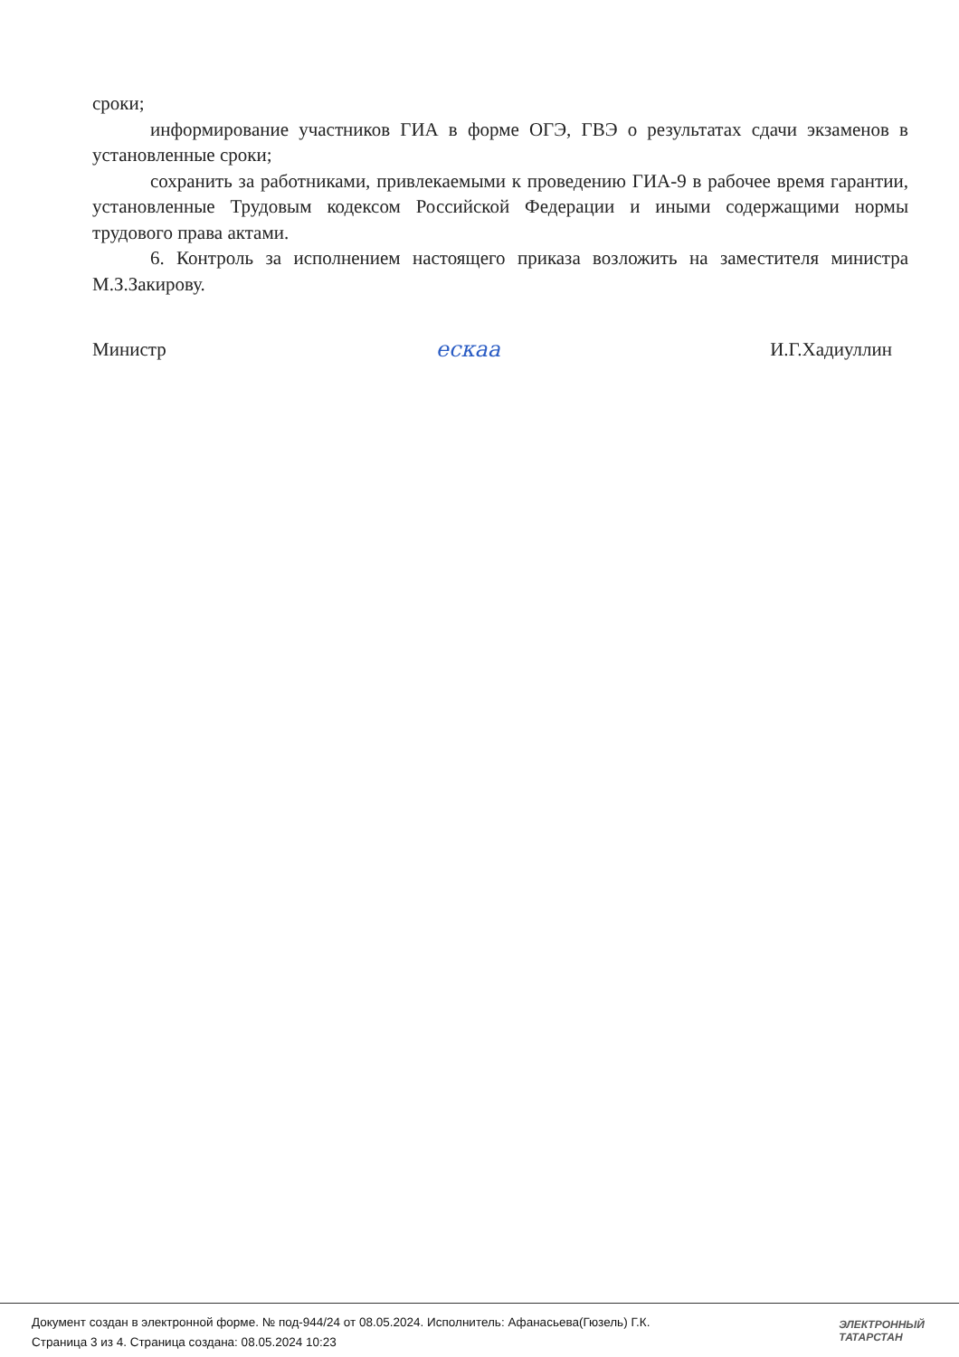сроки;
информирование участников ГИА в форме ОГЭ, ГВЭ о результатах сдачи экзаменов в установленные сроки;
сохранить за работниками, привлекаемыми к проведению ГИА-9 в рабочее время гарантии, установленные Трудовым кодексом Российской Федерации и иными содержащими нормы трудового права актами.
6. Контроль за исполнением настоящего приказа возложить на заместителя министра М.З.Закирову.
Министр ескаа И.Г.Хадиуллин
Документ создан в электронной форме. № под-944/24 от 08.05.2024. Исполнитель: Афанасьева(Гюзель) Г.К.
Страница 3 из 4. Страница создана: 08.05.2024 10:23
ЭЛЕКТРОННЫЙ
ТАТАРСТАН